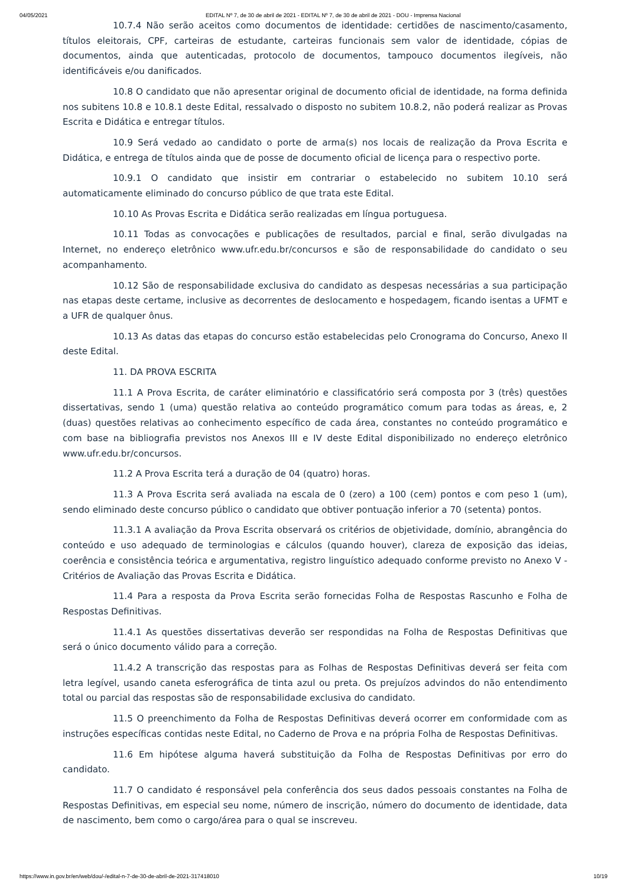04/05/2021 EDITAL Nº 7, de 30 de abril de 2021 - EDITAL Nº 7, de 30 de abril de 2021 - DOU - Imprensa Nacional
10.7.4 Não serão aceitos como documentos de identidade: certidões de nascimento/casamento, títulos eleitorais, CPF, carteiras de estudante, carteiras funcionais sem valor de identidade, cópias de documentos, ainda que autenticadas, protocolo de documentos, tampouco documentos ilegíveis, não identificáveis e/ou danificados.
10.8 O candidato que não apresentar original de documento oficial de identidade, na forma definida nos subitens 10.8 e 10.8.1 deste Edital, ressalvado o disposto no subitem 10.8.2, não poderá realizar as Provas Escrita e Didática e entregar títulos.
10.9 Será vedado ao candidato o porte de arma(s) nos locais de realização da Prova Escrita e Didática, e entrega de títulos ainda que de posse de documento oficial de licença para o respectivo porte.
10.9.1 O candidato que insistir em contrariar o estabelecido no subitem 10.10 será automaticamente eliminado do concurso público de que trata este Edital.
10.10 As Provas Escrita e Didática serão realizadas em língua portuguesa.
10.11 Todas as convocações e publicações de resultados, parcial e final, serão divulgadas na Internet, no endereço eletrônico www.ufr.edu.br/concursos e são de responsabilidade do candidato o seu acompanhamento.
10.12 São de responsabilidade exclusiva do candidato as despesas necessárias a sua participação nas etapas deste certame, inclusive as decorrentes de deslocamento e hospedagem, ficando isentas a UFMT e a UFR de qualquer ônus.
10.13 As datas das etapas do concurso estão estabelecidas pelo Cronograma do Concurso, Anexo II deste Edital.
11. DA PROVA ESCRITA
11.1 A Prova Escrita, de caráter eliminatório e classificatório será composta por 3 (três) questões dissertativas, sendo 1 (uma) questão relativa ao conteúdo programático comum para todas as áreas, e, 2 (duas) questões relativas ao conhecimento específico de cada área, constantes no conteúdo programático e com base na bibliografia previstos nos Anexos III e IV deste Edital disponibilizado no endereço eletrônico www.ufr.edu.br/concursos.
11.2 A Prova Escrita terá a duração de 04 (quatro) horas.
11.3 A Prova Escrita será avaliada na escala de 0 (zero) a 100 (cem) pontos e com peso 1 (um), sendo eliminado deste concurso público o candidato que obtiver pontuação inferior a 70 (setenta) pontos.
11.3.1 A avaliação da Prova Escrita observará os critérios de objetividade, domínio, abrangência do conteúdo e uso adequado de terminologias e cálculos (quando houver), clareza de exposição das ideias, coerência e consistência teórica e argumentativa, registro linguístico adequado conforme previsto no Anexo V - Critérios de Avaliação das Provas Escrita e Didática.
11.4 Para a resposta da Prova Escrita serão fornecidas Folha de Respostas Rascunho e Folha de Respostas Definitivas.
11.4.1 As questões dissertativas deverão ser respondidas na Folha de Respostas Definitivas que será o único documento válido para a correção.
11.4.2 A transcrição das respostas para as Folhas de Respostas Definitivas deverá ser feita com letra legível, usando caneta esferográfica de tinta azul ou preta. Os prejuízos advindos do não entendimento total ou parcial das respostas são de responsabilidade exclusiva do candidato.
11.5 O preenchimento da Folha de Respostas Definitivas deverá ocorrer em conformidade com as instruções específicas contidas neste Edital, no Caderno de Prova e na própria Folha de Respostas Definitivas.
11.6 Em hipótese alguma haverá substituição da Folha de Respostas Definitivas por erro do candidato.
11.7 O candidato é responsável pela conferência dos seus dados pessoais constantes na Folha de Respostas Definitivas, em especial seu nome, número de inscrição, número do documento de identidade, data de nascimento, bem como o cargo/área para o qual se inscreveu.
https://www.in.gov.br/en/web/dou/-/edital-n-7-de-30-de-abril-de-2021-317418010 10/19